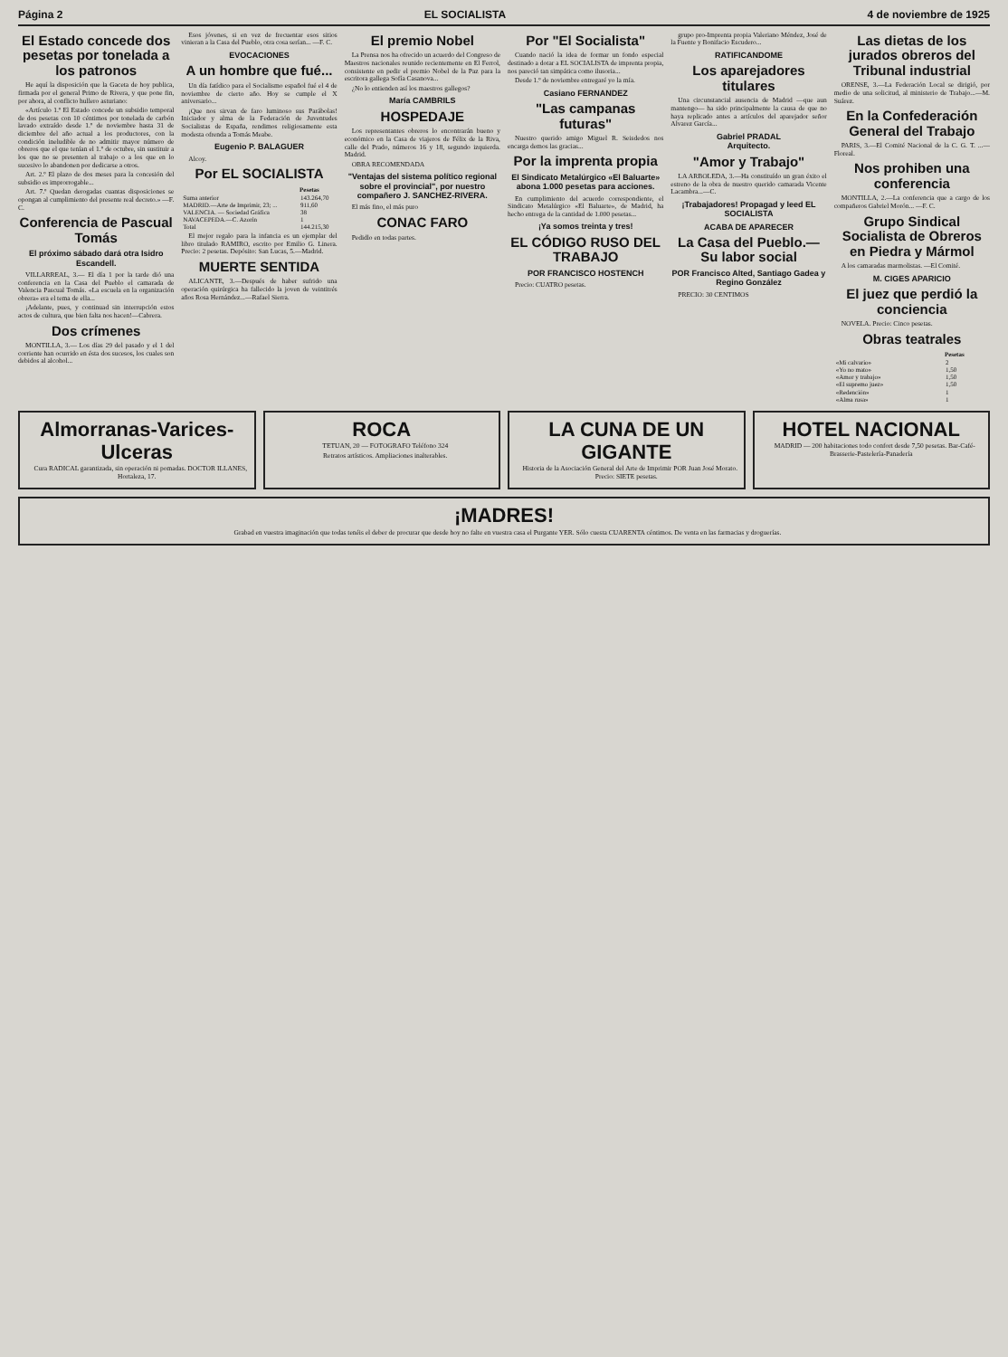Página 2 EL SOCIALISTA 4 de noviembre de 1925
El Estado concede dos pesetas por tonelada a los patronos
He aquí la disposición que la Gaceta de hoy publica, firmada por el general Primo de Rivera, y que pone fin, por ahora, al conflicto hullero asturiano:
«Artículo 1.º El Estado concede un subsidio temporal de dos pesetas con 10 céntimos por tonelada de carbón lavado extraído desde 1.º de noviembre hasta 31 de diciembre del año actual a los productores, con la condición ineludible de no admitir mayor número de obreros que el que tenían el 1.º de octubre, sin sustituir a los que no se presenten al trabajo o a los que en lo sucesivo lo abandonen por dedicarse a otros.
Art. 2.º El plazo de dos meses para la concesión del subsidio es improrrogable...
Art. 7.º Quedan derogadas cuantas disposiciones se opongan al cumplimiento del presente real decreto.» —F. C.
Conferencia de Pascual Tomás
El próximo sábado dará otra Isidro Escandell.
VILLARREAL, 3.— El día 1 por la tarde dió una conferencia en la Casa del Pueblo el camarada de Valencia Pascual Tomás. «La escuela en la organización obrera» era el tema de ella...
¡Adelante, pues, y continuad sin interrupción estos actos de cultura, que bien falta nos hacen!—Cabrera.
Dos crímenes
MONTILLA, 3.— Los días 29 del pasado y el 1 del corriente han ocurrido en ésta dos sucesos, los cuales son debidos al alcohol...
Esos jóvenes, si en vez de frecuentar esos sitios vinieran a la Casa del Pueblo, otra cosa serían... —F. C.
EVOCACIONES
A un hombre que fué...
Un día fatídico para el Socialismo español fué el 4 de noviembre de cierto año. Hoy se cumple el X aniversario...
¡Que nos sirvan de faro luminoso sus Parábolas! Iniciador y alma de la Federación de Juventudes Socialistas de España, rendimos religiosamente esta modesta ofrenda a Tomás Meabe.
Eugenio P. BALAGUER
Alcoy.
Por EL SOCIALISTA
| | Pesetas |
| --- | --- |
| Suma anterior | 143.264,70 |
| MADRID.—Arte de Imprimir, 23; ... | 911,60 |
| VALENCIA. — Sociedad Gráfica | 38 |
| NAVACEPEDA.—C. Azorín | 1 |
| Total | 144.215,30 |
El mejor regalo para la infancia es un ejemplar del libro titulado RAMIRO, escrito por Emilio G. Linera. Precio: 2 pesetas. Depósito: San Lucas, 5.—Madrid.
MUERTE SENTIDA
ALICANTE, 3.—Después de haber sufrido una operación quirúrgica ha fallecido la joven de veintitrés años Rosa Hernández...—Rafael Sierra.
El premio Nobel
La Prensa nos ha ofrecido un acuerdo del Congreso de Maestros nacionales reunido recientemente en El Ferrol, consistente en pedir el premio Nobel de la Paz para la escritora gallega Sofía Casanova...
¿No lo entienden así los maestros gallegos?
María CAMBRILS
HOSPEDAJE
Los representantes obreros lo encontrarán bueno y económico en la Casa de viajeros de Félix de la Riva, calle del Prado, números 16 y 18, segundo izquierda. Madrid.
OBRA RECOMENDADA
"Ventajas del sistema político regional sobre el provincial", por nuestro compañero J. SANCHEZ-RIVERA.
El más fino, el más puro
CONAC FARO
Pedidlo en todas partes.
Por "El Socialista"
Cuando nació la idea de formar un fondo especial destinado a dotar a EL SOCIALISTA de imprenta propia, nos pareció tan simpática como ilusoria...
Desde 1.º de noviembre entregaré yo la mía.
Casiano FERNANDEZ
"Las campanas futuras"
Nuestro querido amigo Miguel R. Seisdedos nos encarga demos las gracias...
Por la imprenta propia
El Sindicato Metalúrgico «El Baluarte» abona 1.000 pesetas para acciones.
En cumplimiento del acuerdo correspondiente, el Sindicato Metalúrgico «El Baluarte», de Madrid, ha hecho entrega de la cantidad de 1.000 pesetas...
¡Ya somos treinta y tres!
EL CÓDIGO RUSO DEL TRABAJO
POR FRANCISCO HOSTENCH
Precio: CUATRO pesetas.
grupo pro-Imprenta propia Valeriano Méndez, José de la Fuente y Bonifacio Escudero...
RATIFICANDOME
Los aparejadores titulares
Una circunstancial ausencia de Madrid —que aun mantengo— ha sido principalmente la causa de que no haya replicado antes a artículos del aparejador señor Alvarez García...
Gabriel PRADAL
Arquitecto.
"Amor y Trabajo"
LA ARBOLEDA, 3.—Ha constituído un gran éxito el estreno de la obra de nuestro querido camarada Vicente Lacambra...—C.
¡Trabajadores! Propagad y leed EL SOCIALISTA
ACABA DE APARECER
La Casa del Pueblo.—Su labor social
POR Francisco Alted, Santiago Gadea y Regino González
PRECIO: 30 CENTIMOS
Las dietas de los jurados obreros del Tribunal industrial
ORENSE, 3.—La Federación Local se dirigió, por medio de una solicitud, al ministerio de Trabajo...—M. Suárez.
En la Confederación General del Trabajo
PARIS, 3.—El Comité Nacional de la C. G. T. ...—Floreal.
Nos prohiben una conferencia
MONTILLA, 2.—La conferencia que a cargo de los compañeros Gabriel Morón... —F. C.
Grupo Sindical Socialista de Obreros en Piedra y Mármol
A los camaradas marmolistas. —El Comité.
M. CIGES APARICIO
El juez que perdió la conciencia
NOVELA. Precio: Cinco pesetas.
Obras teatrales
| | Pesetas |
| --- | --- |
| «Mi calvario» | 2 |
| «Yo no mato» | 1,50 |
| «Amor y trabajo» | 1,50 |
| «El supremo juez» | 1,50 |
| «Redención» | 1 |
| «Alma rusa» | 1 |
Almorranas-Varices-Ulceras
Cura RADICAL garantizada, sin operación ni pomadas. DOCTOR ILLANES, Hortaleza, 17.
ROCA
TETUAN, 20 — FOTOGRAFO Teléfono 324
Retratos artísticos. Ampliaciones inalterables.
LA CUNA DE UN GIGANTE
Historia de la Asociación General del Arte de Imprimir POR Juan José Morato. Precio: SIETE pesetas.
HOTEL NACIONAL
MADRID — 200 habitaciones todo confort desde 7,50 pesetas. Bar-Café-Brasserie-Pastelería-Panadería
¡MADRES!
Grabad en vuestra imaginación que todas tenéis el deber de procurar que desde hoy no falte en vuestra casa el Purgante YER. Sólo cuesta CUARENTA céntimos. De venta en las farmacias y droguerías.